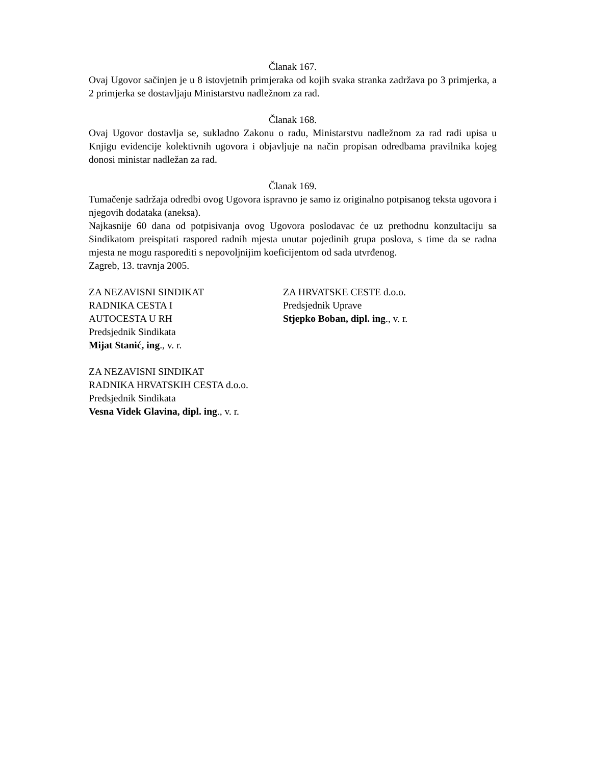Članak 167.
Ovaj Ugovor sačinjen je u 8 istovjetnih primjeraka od kojih svaka stranka zadržava po 3 primjerka, a 2 primjerka se dostavljaju Ministarstvu nadležnom za rad.
Članak 168.
Ovaj Ugovor dostavlja se, sukladno Zakonu o radu, Ministarstvu nadležnom za rad radi upisa u Knjigu evidencije kolektivnih ugovora i objavljuje na način propisan odredbama pravilnika kojeg donosi ministar nadležan za rad.
Članak 169.
Tumačenje sadržaja odredbi ovog Ugovora ispravno je samo iz originalno potpisanog teksta ugovora i njegovih dodataka (aneksa).
Najkasnije 60 dana od potpisivanja ovog Ugovora poslodavac će uz prethodnu konzultaciju sa Sindikatom preispitati raspored radnih mjesta unutar pojedinih grupa poslova, s time da se radna mjesta ne mogu rasporediti s nepovoljnijim koeficijentom od sada utvrđenog.
Zagreb, 13. travnja 2005.
ZA NEZAVISNI SINDIKAT
RADNIKA CESTA I
AUTOCESTA U RH
Predsjednik Sindikata
Mijat Stanić, ing., v. r.
ZA HRVATSKE CESTE d.o.o.
Predsjednik Uprave
Stjepko Boban, dipl. ing., v. r.
ZA NEZAVISNI SINDIKAT
RADNIKA HRVATSKIH CESTA d.o.o.
Predsjednik Sindikata
Vesna Videk Glavina, dipl. ing., v. r.